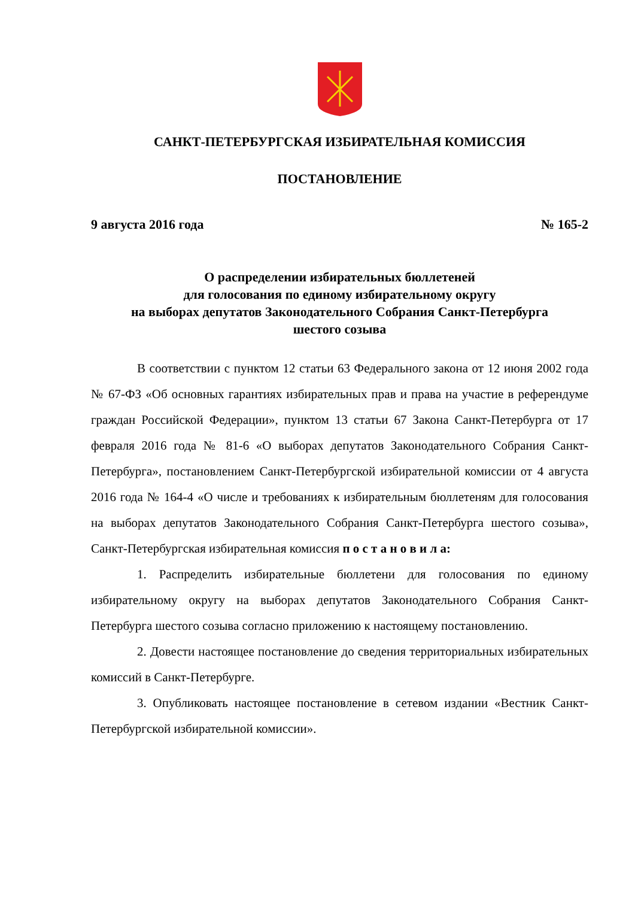САНКТ-ПЕТЕРБУРГСКАЯ ИЗБИРАТЕЛЬНАЯ КОМИССИЯ
ПОСТАНОВЛЕНИЕ
9 августа 2016 года № 165-2
О распределении избирательных бюллетеней
для голосования по единому избирательному округу
на выборах депутатов Законодательного Собрания Санкт-Петербурга
шестого созыва
В соответствии с пунктом 12 статьи 63 Федерального закона от 12 июня 2002 года № 67-ФЗ «Об основных гарантиях избирательных прав и права на участие в референдуме граждан Российской Федерации», пунктом 13 статьи 67 Закона Санкт-Петербурга от 17 февраля 2016 года № 81-6 «О выборах депутатов Законодательного Собрания Санкт-Петербурга», постановлением Санкт-Петербургской избирательной комиссии от 4 августа 2016 года № 164-4 «О числе и требованиях к избирательным бюллетеням для голосования на выборах депутатов Законодательного Собрания Санкт-Петербурга шестого созыва», Санкт-Петербургская избирательная комиссия п о с т а н о в и л а:
1. Распределить избирательные бюллетени для голосования по единому избирательному округу на выборах депутатов Законодательного Собрания Санкт-Петербурга шестого созыва согласно приложению к настоящему постановлению.
2. Довести настоящее постановление до сведения территориальных избирательных комиссий в Санкт-Петербурге.
3. Опубликовать настоящее постановление в сетевом издании «Вестник Санкт-Петербургской избирательной комиссии».